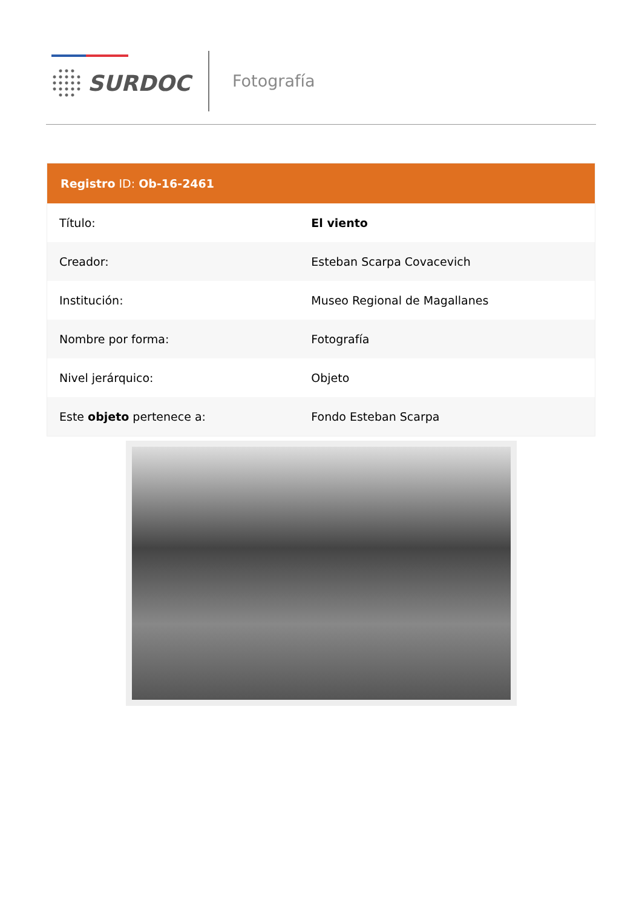SURDOC Fotografía
Registro ID: Ob-16-2461
| Título: | El viento |
| Creador: | Esteban Scarpa Covacevich |
| Institución: | Museo Regional de Magallanes |
| Nombre por forma: | Fotografía |
| Nivel jerárquico: | Objeto |
| Este objeto pertenece a: | Fondo Esteban Scarpa |